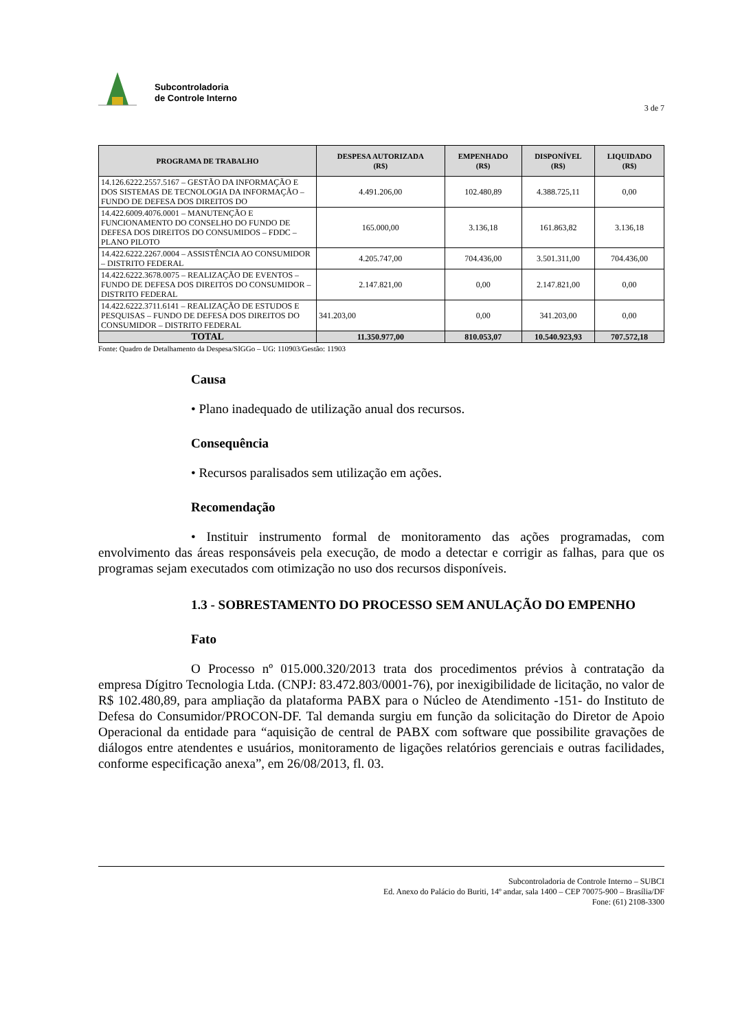Subcontroladoria
de Controle Interno
3 de 7
| PROGRAMA DE TRABALHO | DESPESA AUTORIZADA (R$) | EMPENHADO (R$) | DISPONÍVEL (R$) | LIQUIDADO (R$) |
| --- | --- | --- | --- | --- |
| 14.126.6222.2557.5167 – GESTÃO DA INFORMAÇÃO E DOS SISTEMAS DE TECNOLOGIA DA INFORMAÇÃO – FUNDO DE DEFESA DOS DIREITOS DO | 4.491.206,00 | 102.480,89 | 4.388.725,11 | 0,00 |
| 14.422.6009.4076.0001 – MANUTENÇÃO E FUNCIONAMENTO DO CONSELHO DO FUNDO DE DEFESA DOS DIREITOS DO CONSUMIDOS – FDDC – PLANO PILOTO | 165.000,00 | 3.136,18 | 161.863,82 | 3.136,18 |
| 14.422.6222.2267.0004 – ASSISTÊNCIA AO CONSUMIDOR – DISTRITO FEDERAL | 4.205.747,00 | 704.436,00 | 3.501.311,00 | 704.436,00 |
| 14.422.6222.3678.0075 – REALIZAÇÃO DE EVENTOS – FUNDO DE DEFESA DOS DIREITOS DO CONSUMIDOR – DISTRITO FEDERAL | 2.147.821,00 | 0,00 | 2.147.821,00 | 0,00 |
| 14.422.6222.3711.6141 – REALIZAÇÃO DE ESTUDOS E PESQUISAS – FUNDO DE DEFESA DOS DIREITOS DO CONSUMIDOR – DISTRITO FEDERAL | 341.203,00 | 0,00 | 341.203,00 | 0,00 |
| TOTAL | 11.350.977,00 | 810.053,07 | 10.540.923,93 | 707.572,18 |
Fonte: Quadro de Detalhamento da Despesa/SIGGo – UG: 110903/Gestão: 11903
Causa
• Plano inadequado de utilização anual dos recursos.
Consequência
• Recursos paralisados sem utilização em ações.
Recomendação
• Instituir instrumento formal de monitoramento das ações programadas, com envolvimento das áreas responsáveis pela execução, de modo a detectar e corrigir as falhas, para que os programas sejam executados com otimização no uso dos recursos disponíveis.
1.3 - SOBRESTAMENTO DO PROCESSO SEM ANULAÇÃO DO EMPENHO
Fato
O Processo nº 015.000.320/2013 trata dos procedimentos prévios à contratação da empresa Dígitro Tecnologia Ltda. (CNPJ: 83.472.803/0001-76), por inexigibilidade de licitação, no valor de R$ 102.480,89, para ampliação da plataforma PABX para o Núcleo de Atendimento -151- do Instituto de Defesa do Consumidor/PROCON-DF. Tal demanda surgiu em função da solicitação do Diretor de Apoio Operacional da entidade para “aquisição de central de PABX com software que possibilite gravações de diálogos entre atendentes e usuários, monitoramento de ligações relatórios gerenciais e outras facilidades, conforme especificação anexa”, em 26/08/2013, fl. 03.
Subcontroladoria de Controle Interno – SUBCI
Ed. Anexo do Palácio do Buriti, 14º andar, sala 1400 – CEP 70075-900 – Brasília/DF
Fone: (61) 2108-3300